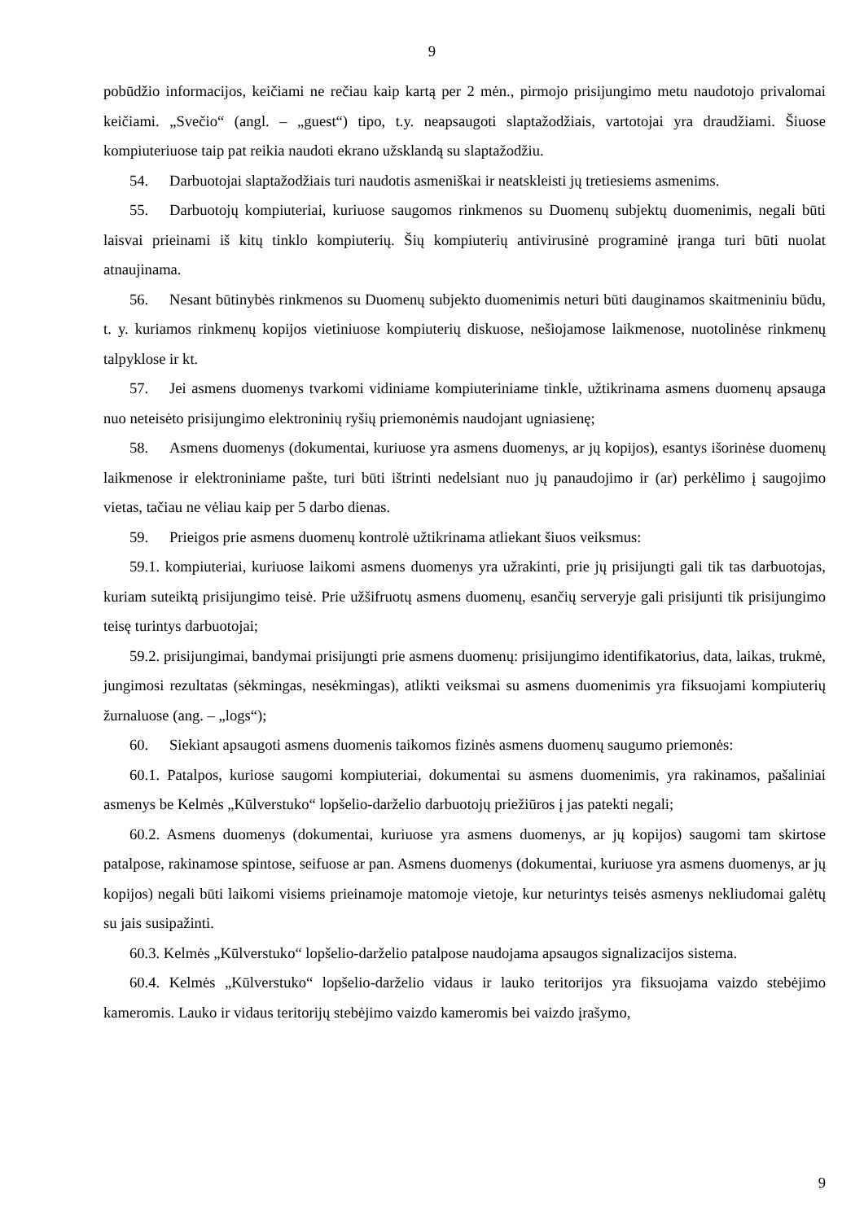9
pobūdžio informacijos, keičiami ne rečiau kaip kartą per 2 mėn., pirmojo prisijungimo metu naudotojo privalomai keičiami. „Svečio“ (angl. – „guest“) tipo, t.y. neapsaugoti slaptažodžiais, vartotojai yra draudžiami. Šiuose kompiuteriuose taip pat reikia naudoti ekrano užsklandą su slaptažodžiu.
54. Darbuotojai slaptažodžiais turi naudotis asmeniškai ir neatskleisti jų tretiesiems asmenims.
55. Darbuotojų kompiuteriai, kuriuose saugomos rinkmenos su Duomenų subjektų duomenimis, negali būti laisvai prieinami iš kitų tinklo kompiuterių. Šių kompiuterių antivirusinė programinė įranga turi būti nuolat atnaujinama.
56. Nesant būtinybės rinkmenos su Duomenų subjekto duomenimis neturi būti dauginamos skaitmeniniu būdu, t. y. kuriamos rinkmenų kopijos vietiniuose kompiuterių diskuose, nešiojamose laikmenose, nuotolinėse rinkmenų talpyklose ir kt.
57. Jei asmens duomenys tvarkomi vidiniame kompiuteriniame tinkle, užtikrinama asmens duomenų apsauga nuo neteisėto prisijungimo elektroninių ryšių priemonėmis naudojant ugniasienę;
58. Asmens duomenys (dokumentai, kuriuose yra asmens duomenys, ar jų kopijos), esantys išorinėse duomenų laikmenose ir elektroniniame pašte, turi būti ištrinti nedelsiant nuo jų panaudojimo ir (ar) perkėlimo į saugojimo vietas, tačiau ne vėliau kaip per 5 darbo dienas.
59. Prieigos prie asmens duomenų kontrolė užtikrinama atliekant šiuos veiksmus:
59.1. kompiuteriai, kuriuose laikomi asmens duomenys yra užrakinti, prie jų prisijungti gali tik tas darbuotojas, kuriam suteiktą prisijungimo teisė. Prie užšifruotų asmens duomenų, esančių serveryje gali prisijunti tik prisijungimo teisę turintys darbuotojai;
59.2. prisijungimai, bandymai prisijungti prie asmens duomenų: prisijungimo identifikatorius, data, laikas, trukmė, jungimosi rezultatas (sėkmingas, nesėkmingas), atlikti veiksmai su asmens duomenimis yra fiksuojami kompiuterių žurnaluose (ang. – „logs“);
60. Siekiant apsaugoti asmens duomenis taikomos fizinės asmens duomenų saugumo priemonės:
60.1. Patalpos, kuriose saugomi kompiuteriai, dokumentai su asmens duomenimis, yra rakinamos, pašaliniai asmenys be Kelmės „Kūlverstuko“ lopšelio-darželio darbuotojų priežiūros į jas patekti negali;
60.2. Asmens duomenys (dokumentai, kuriuose yra asmens duomenys, ar jų kopijos) saugomi tam skirtose patalpose, rakinamose spintose, seifuose ar pan. Asmens duomenys (dokumentai, kuriuose yra asmens duomenys, ar jų kopijos) negali būti laikomi visiems prieinamoje matomoje vietoje, kur neturintys teisės asmenys nekliudomai galėtų su jais susipažinti.
60.3. Kelmės „Kūlverstuko“ lopšelio-darželio patalpose naudojama apsaugos signalizacijos sistema.
60.4. Kelmės „Kūlverstuko“ lopšelio-darželio vidaus ir lauko teritorijos yra fiksuojama vaizdo stebėjimo kameromis. Lauko ir vidaus teritorijų stebėjimo vaizdo kameromis bei vaizdo įrašymo,
9